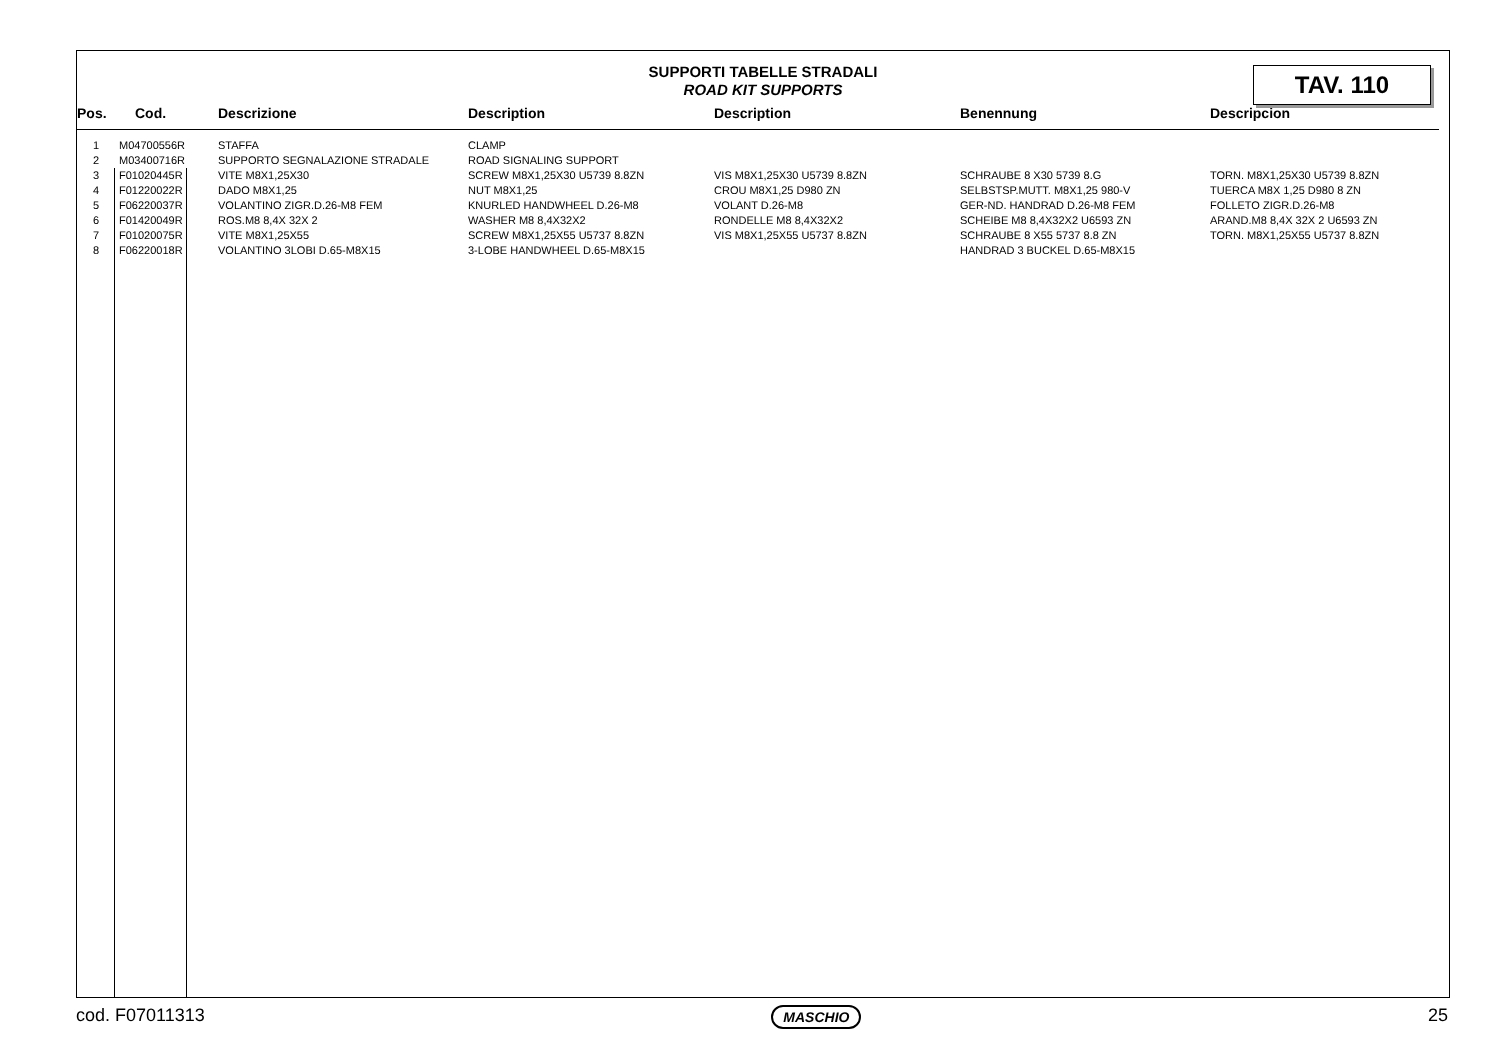SUPPORTI TABELLE STRADALI
ROAD KIT SUPPORTS
TAV. 110
| Pos. | Cod. | Descrizione | Description | Description | Benennung | Descripcion |
| --- | --- | --- | --- | --- | --- | --- |
| 1 | M04700556R | STAFFA | CLAMP | | | |
| 2 | M03400716R | SUPPORTO SEGNALAZIONE STRADALE | ROAD SIGNALING SUPPORT | | | |
| 3 | F01020445R | VITE M8X1,25X30 | SCREW M8X1,25X30 U5739 8.8ZN | VIS M8X1,25X30 U5739 8.8ZN | SCHRAUBE 8 X30 5739 8.G | TORN. M8X1,25X30 U5739 8.8ZN |
| 4 | F01220022R | DADO M8X1,25 | NUT M8X1,25 | CROU M8X1,25 D980 ZN | SELBSTSP.MUTT. M8X1,25 980-V | TUERCA M8X 1,25 D980 8 ZN |
| 5 | F06220037R | VOLANTINO ZIGR.D.26-M8 FEM | KNURLED HANDWHEEL D.26-M8 | VOLANT D.26-M8 | GER-ND. HANDRAD D.26-M8 FEM | FOLLETO ZIGR.D.26-M8 |
| 6 | F01420049R | ROS.M8 8,4X 32X 2 | WASHER M8 8,4X32X2 | RONDELLE M8 8,4X32X2 | SCHEIBE M8 8,4X32X2 U6593 ZN | ARAND.M8 8,4X 32X 2 U6593 ZN |
| 7 | F01020075R | VITE M8X1,25X55 | SCREW M8X1,25X55 U5737 8.8ZN | VIS M8X1,25X55 U5737 8.8ZN | SCHRAUBE 8 X55 5737 8.8 ZN | TORN. M8X1,25X55 U5737 8.8ZN |
| 8 | F06220018R | VOLANTINO 3LOBI D.65-M8X15 | 3-LOBE HANDWHEEL D.65-M8X15 | | HANDRAD 3 BUCKEL D.65-M8X15 | |
cod. F07011313 MASCHIO 25